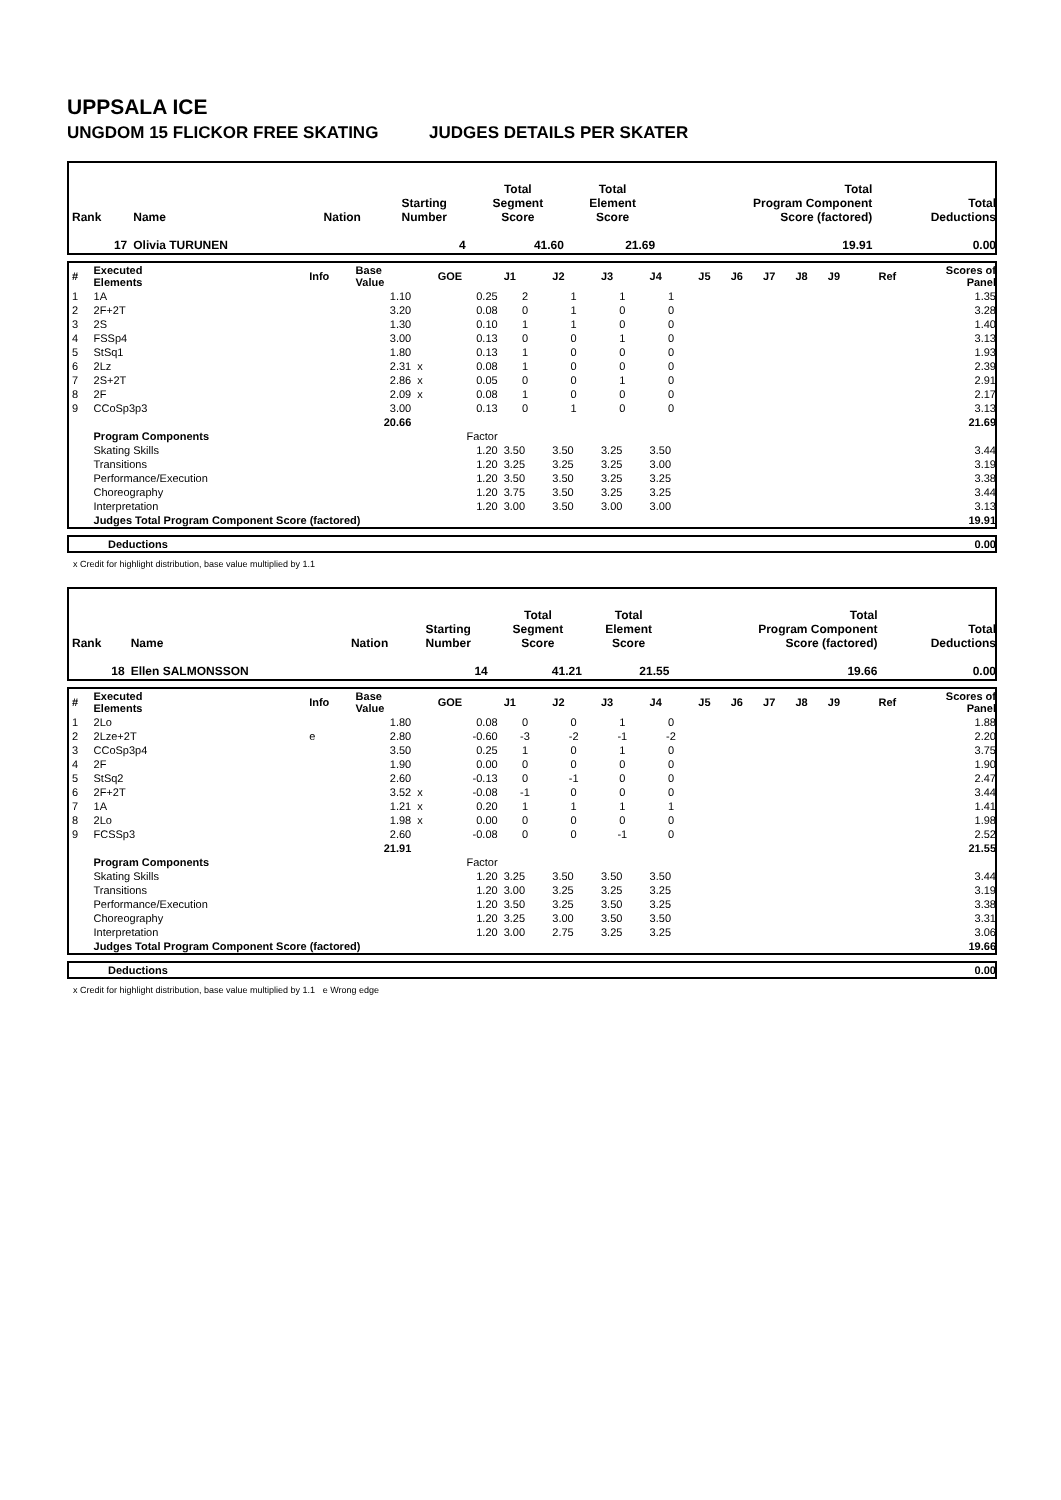UPPSALA ICE
UNGDOM 15 FLICKOR FREE SKATING JUDGES DETAILS PER SKATER
| Rank | Name | Nation | Starting Number | Total Segment Score | Total Element Score | Total Program Component Score (factored) | Total Deductions |
| --- | --- | --- | --- | --- | --- | --- | --- |
| 17 | Olivia TURUNEN | | 4 | 41.60 | 21.69 | 19.91 | 0.00 |
| # | Executed Elements | Info | Base Value | | GOE | J1 | J2 | J3 | J4 | J5 | J6 | J7 | J8 | J9 | Ref | Scores of Panel |
| 1 | 1A | | 1.10 | | 0.25 | 2 | 1 | 1 | 1 | | | | | | | 1.35 |
| 2 | 2F+2T | | 3.20 | | 0.08 | 0 | 1 | 0 | 0 | | | | | | | 3.28 |
| 3 | 2S | | 1.30 | | 0.10 | 1 | 1 | 0 | 0 | | | | | | | 1.40 |
| 4 | FSSp4 | | 3.00 | | 0.13 | 0 | 0 | 1 | 0 | | | | | | | 3.13 |
| 5 | StSq1 | | 1.80 | | 0.13 | 1 | 0 | 0 | 0 | | | | | | | 1.93 |
| 6 | 2Lz | | 2.31 | x | 0.08 | 1 | 0 | 0 | 0 | | | | | | | 2.39 |
| 7 | 2S+2T | | 2.86 | x | 0.05 | 0 | 0 | 1 | 0 | | | | | | | 2.91 |
| 8 | 2F | | 2.09 | x | 0.08 | 1 | 0 | 0 | 0 | | | | | | | 2.17 |
| 9 | CCoSp3p3 | | 3.00 | | 0.13 | 0 | 1 | 0 | 0 | | | | | | | 3.13 |
| | | | 20.66 | | | | | | | | | | | | | 21.69 |
| | Program Components | | | | Factor | | | | | | | | | | | |
| | Skating Skills | | | | 1.20 | 3.50 | 3.50 | 3.25 | 3.50 | | | | | | | 3.44 |
| | Transitions | | | | 1.20 | 3.25 | 3.25 | 3.25 | 3.00 | | | | | | | 3.19 |
| | Performance/Execution | | | | 1.20 | 3.50 | 3.50 | 3.25 | 3.25 | | | | | | | 3.38 |
| | Choreography | | | | 1.20 | 3.75 | 3.50 | 3.25 | 3.25 | | | | | | | 3.44 |
| | Interpretation | | | | 1.20 | 3.00 | 3.50 | 3.00 | 3.00 | | | | | | | 3.13 |
| | Judges Total Program Component Score (factored) | | | | | | | | | | | | | | | 19.91 |
| | Deductions | 0.00 |
x Credit for highlight distribution, base value multiplied by 1.1
| Rank | Name | Nation | Starting Number | Total Segment Score | Total Element Score | Total Program Component Score (factored) | Total Deductions |
| --- | --- | --- | --- | --- | --- | --- | --- |
| 18 | Ellen SALMONSSON | | 14 | 41.21 | 21.55 | 19.66 | 0.00 |
| # | Executed Elements | Info | Base Value | | GOE | J1 | J2 | J3 | J4 | J5 | J6 | J7 | J8 | J9 | Ref | Scores of Panel |
| 1 | 2Lo | | 1.80 | | 0.08 | 0 | 0 | 1 | 0 | | | | | | | 1.88 |
| 2 | 2Lze+2T | e | 2.80 | | -0.60 | -3 | -2 | -1 | -2 | | | | | | | 2.20 |
| 3 | CCoSp3p4 | | 3.50 | | 0.25 | 1 | 0 | 1 | 0 | | | | | | | 3.75 |
| 4 | 2F | | 1.90 | | 0.00 | 0 | 0 | 0 | 0 | | | | | | | 1.90 |
| 5 | StSq2 | | 2.60 | | -0.13 | 0 | -1 | 0 | 0 | | | | | | | 2.47 |
| 6 | 2F+2T | | 3.52 | x | -0.08 | -1 | 0 | 0 | 0 | | | | | | | 3.44 |
| 7 | 1A | | 1.21 | x | 0.20 | 1 | 1 | 1 | 1 | | | | | | | 1.41 |
| 8 | 2Lo | | 1.98 | x | 0.00 | 0 | 0 | 0 | 0 | | | | | | | 1.98 |
| 9 | FCSSp3 | | 2.60 | | -0.08 | 0 | 0 | -1 | 0 | | | | | | | 2.52 |
| | | | 21.91 | | | | | | | | | | | | | 21.55 |
| | Program Components | | | | Factor | | | | | | | | | | | |
| | Skating Skills | | | | 1.20 | 3.25 | 3.50 | 3.50 | 3.50 | | | | | | | 3.44 |
| | Transitions | | | | 1.20 | 3.00 | 3.25 | 3.25 | 3.25 | | | | | | | 3.19 |
| | Performance/Execution | | | | 1.20 | 3.50 | 3.25 | 3.50 | 3.25 | | | | | | | 3.38 |
| | Choreography | | | | 1.20 | 3.25 | 3.00 | 3.50 | 3.50 | | | | | | | 3.31 |
| | Interpretation | | | | 1.20 | 3.00 | 2.75 | 3.25 | 3.25 | | | | | | | 3.06 |
| | Judges Total Program Component Score (factored) | | | | | | | | | | | | | | | 19.66 |
| | Deductions | 0.00 |
x Credit for highlight distribution, base value multiplied by 1.1 e Wrong edge